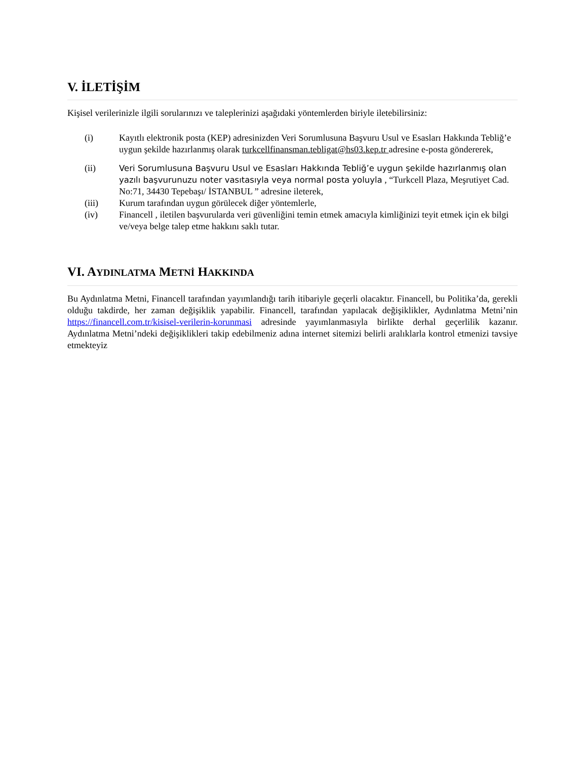V. İLETİŞİM
Kişisel verilerinizle ilgili sorularınızı ve taleplerinizi aşağıdaki yöntemlerden biriyle iletebilirsiniz:
(i) Kayıtlı elektronik posta (KEP) adresinizden Veri Sorumlusuna Başvuru Usul ve Esasları Hakkında Tebliğ’e uygun şekilde hazırlanmış olarak turkcellfinansman.tebligat@hs03.kep.tr adresine e-posta göndererek,
(ii) Veri Sorumlusuna Başvuru Usul ve Esasları Hakkında Tebliğ’e uygun şekilde hazırlanmış olan yazılı başvurunuzu noter vasıtasıyla veya normal posta yoluyla , “Turkcell Plaza, Meşrutiyet Cad. No:71, 34430 Tepebaşı/ İSTANBUL ” adresine ileterek,
(iii) Kurum tarafından uygun görülecek diğer yöntemlerle,
(iv) Financell , iletilen başvurularda veri güvenliğini temin etmek amacıyla kimliğinizi teyit etmek için ek bilgi ve/veya belge talep etme hakkını saklı tutar.
VI. AYDINLATMA METNİ HAKKINDA
Bu Aydınlatma Metni, Financell tarafından yayımlandığı tarih itibariyle geçerli olacaktır. Financell, bu Politika’da, gerekli olduğu takdirde, her zaman değişiklik yapabilir. Financell, tarafından yapılacak değişiklikler, Aydınlatma Metni’nin https://financell.com.tr/kisisel-verilerin-korunmasi adresinde yayımlanmasıyla birlikte derhal geçerlilik kazanır. Aydınlatma Metni’ndeki değişiklikleri takip edebilmeniz adına internet sitemizi belirli aralıklarla kontrol etmenizi tavsiye etmekteyiz